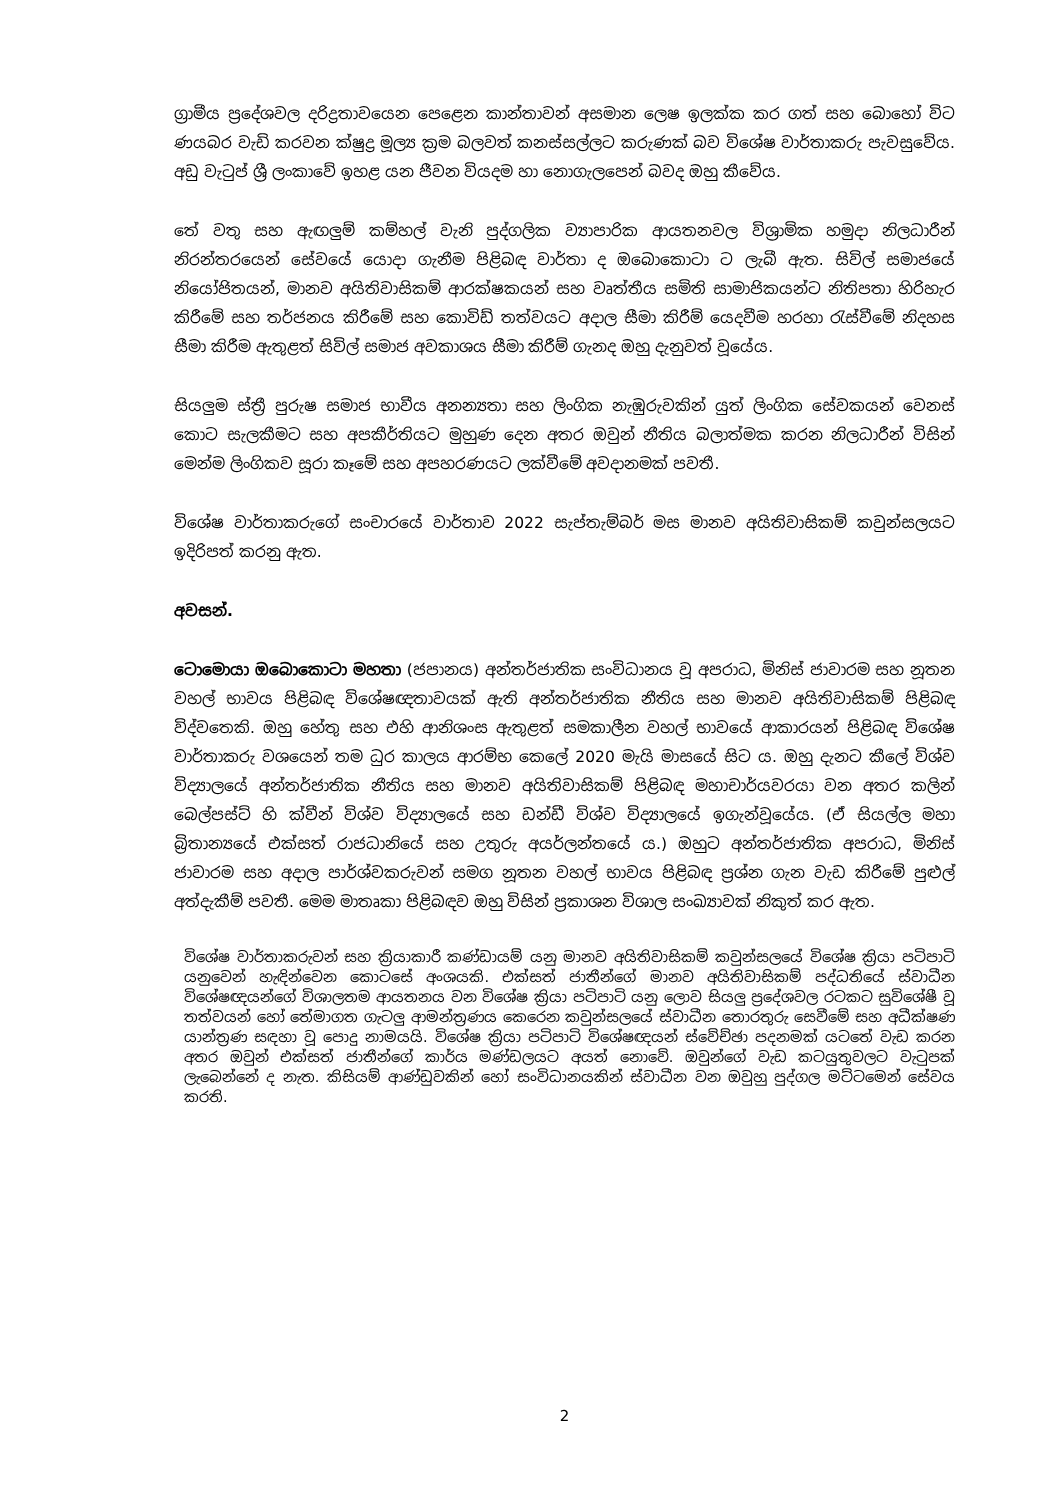ග්‍රාමීය ප්‍රදේශවල දරිද්‍රතාවයෙන පෙළෙන කාන්තාවන් අසමාන ලෙෂ ඉලක්ක කර ගත් සහ බොහෝ විට ණයබර වැඩි කරවන ක්ෂුද්‍ර මූල්‍ය ක්‍රම බලවත් කනස්සල්ලට කරුණක් බව විශේෂ වාර්තාකරු පැවසුවේය. අඩු වැටුප් ශ්‍රී ලංකාවේ ඉහළ යන ජීවන වියදම හා නොගැලපෙන් බවද ඔහු කීවේය.
තේ වතු සහ ඇඟලුම් කම්හල් වැනි පුද්ගලික ව්‍යාපාරික ආයතනවල විශ්‍රාමික හමුදා නිලධාරීන් නිරන්තරයෙන් සේවයේ යොදා ගැනීම පිළිබඳ වාර්තා ද ඔබොකොටා ට ලැබී ඇත. සිවිල් සමාජයේ නියෝජිතයන්, මානව අයිතිවාසිකම් ආරක්ෂකයන් සහ වෘත්තීය සමිති සාමාජිකයන්ට නිතිපතා හිරිහැර කිරීමේ සහ තර්ජනය කිරීමේ සහ කොවිඩ් තත්වයට අදාල සීමා කිරීම් යෙදවීම හරහා රැස්වීමේ නිදහස සීමා කිරීම ඇතුළත් සිවිල් සමාජ අවකාශය සීමා කිරීම් ගැනද ඔහු දැනුවත් වූයේය.
සියලුම ස්ත්‍රී පුරුෂ සමාජ භාවීය අනන්‍යතා සහ ලිංගික නැඹුරුවකින් යුත් ලිංගික සේවකයන් වෙනස් කොට සැලකීමට සහ අපකීර්තියට මුහුණ දෙන අතර ඔවුන් නීතිය බලාත්මක කරන නිලධාරීන් විසින් මෙන්ම ලිංගිකව සූරා කෑමේ සහ අපහරණයට ලක්වීමේ අවදානමක් පවතී.
විශේෂ වාර්තාකරුගේ සංචාරයේ වාර්තාව 2022 සැප්තැම්බර් මස මානව අයිතිවාසිකම් කවුන්සලයට ඉදිරිපත් කරනු ඇත.
අවසන්.
ටොමොයා ඔබොකොටා මහතා (ජපානය) අන්තර්ජාතික සංවිධානය වූ අපරාධ, මිනිස් ජාවාරම සහ නූතන වහල් භාවය පිළිබඳ විශේෂඥතාවයක් ඇති අන්තර්ජාතික නීතිය සහ මානව අයිතිවාසිකම් පිළිබඳ විද්වතෙකි. ඔහු හේතු සහ එහි ආනිශංස ඇතුළත් සමකාලීන වහල් භාවයේ ආකාරයන් පිළිබඳ විශේෂ වාර්තාකරු වශයෙන් තම ධුර කාලය ආරම්භ කෙලේ 2020 මැයි මාසයේ සිට ය. ඔහු දැනට කීලේ විශ්ව විද්‍යාලයේ අන්තර්ජාතික නීතිය සහ මානව අයිතිවාසිකම් පිළිබඳ මහාචාර්යවරයා වන අතර කලින් බෙල්පස්ට් හි ක්වීන් විශ්ව විද්‍යාලයේ සහ ඩන්ඩී විශ්ව විද්‍යාලයේ ඉගැන්වූයේය. (ඒ සියල්ල මහා බ්‍රිතාන්‍යයේ එක්සත් රාජධානියේ සහ උතුරු අයර්ලන්තයේ ය.) ඔහුට අන්තර්ජාතික අපරාධ, මිනිස් ජාවාරම සහ අදාල පාර්ශ්වකරුවන් සමග නූතන වහල් භාවය පිළිබඳ ප්‍රශ්න ගැන වැඩ කිරීමේ පුළුල් අත්දැකීම් පවතී. මෙම මාතෘකා පිළිබඳව ඔහු විසින් ප්‍රකාශන විශාල සංඛ්‍යාවක් නිකුත් කර ඇත.
විශේෂ වාර්තාකරුවන් සහ ක්‍රියාකාරී කණ්ඩායම් යනු මානව අයිතිවාසිකම් කවුන්සලයේ විශේෂ ක්‍රියා පටිපාටි යනුවෙන් හැඳින්වෙන කොටසේ අංශයකි. එක්සත් ජාතීන්ගේ මානව අයිතිවාසිකම් පද්ධතියේ ස්වාධීන විශේෂඥයන්ගේ විශාලතම ආයතනය වන විශේෂ ක්‍රියා පටිපාටි යනු ලොව සියලු ප්‍රදේශවල රටකට සුවිශේෂී වූ තත්වයන් හෝ තේමාගත ගැටලු ආමන්ත්‍රණය කෙරෙන කවුන්සලයේ ස්වාධීන තොරතුරු සෙවීමේ සහ අධීක්ෂණ යාන්ත්‍රණ සඳහා වූ පොදු නාමයයි. විශේෂ ක්‍රියා පටිපාටි විශේෂඥයන් ස්වේච්ඡා පදනමක් යටතේ වැඩ කරන අතර ඔවුන් එක්සත් ජාතීන්ගේ කාර්ය මණ්ඩලයට අයත් නොවේ. ඔවුන්ගේ වැඩ කටයුතුවලට වැටුපක් ලැබෙන්නේ ද නැත. කිසියම් ආණ්ඩුවකින් හෝ සංවිධානයකින් ස්වාධීන වන ඔවුහු පුද්ගල මට්ටමෙන් සේවය කරති.
2